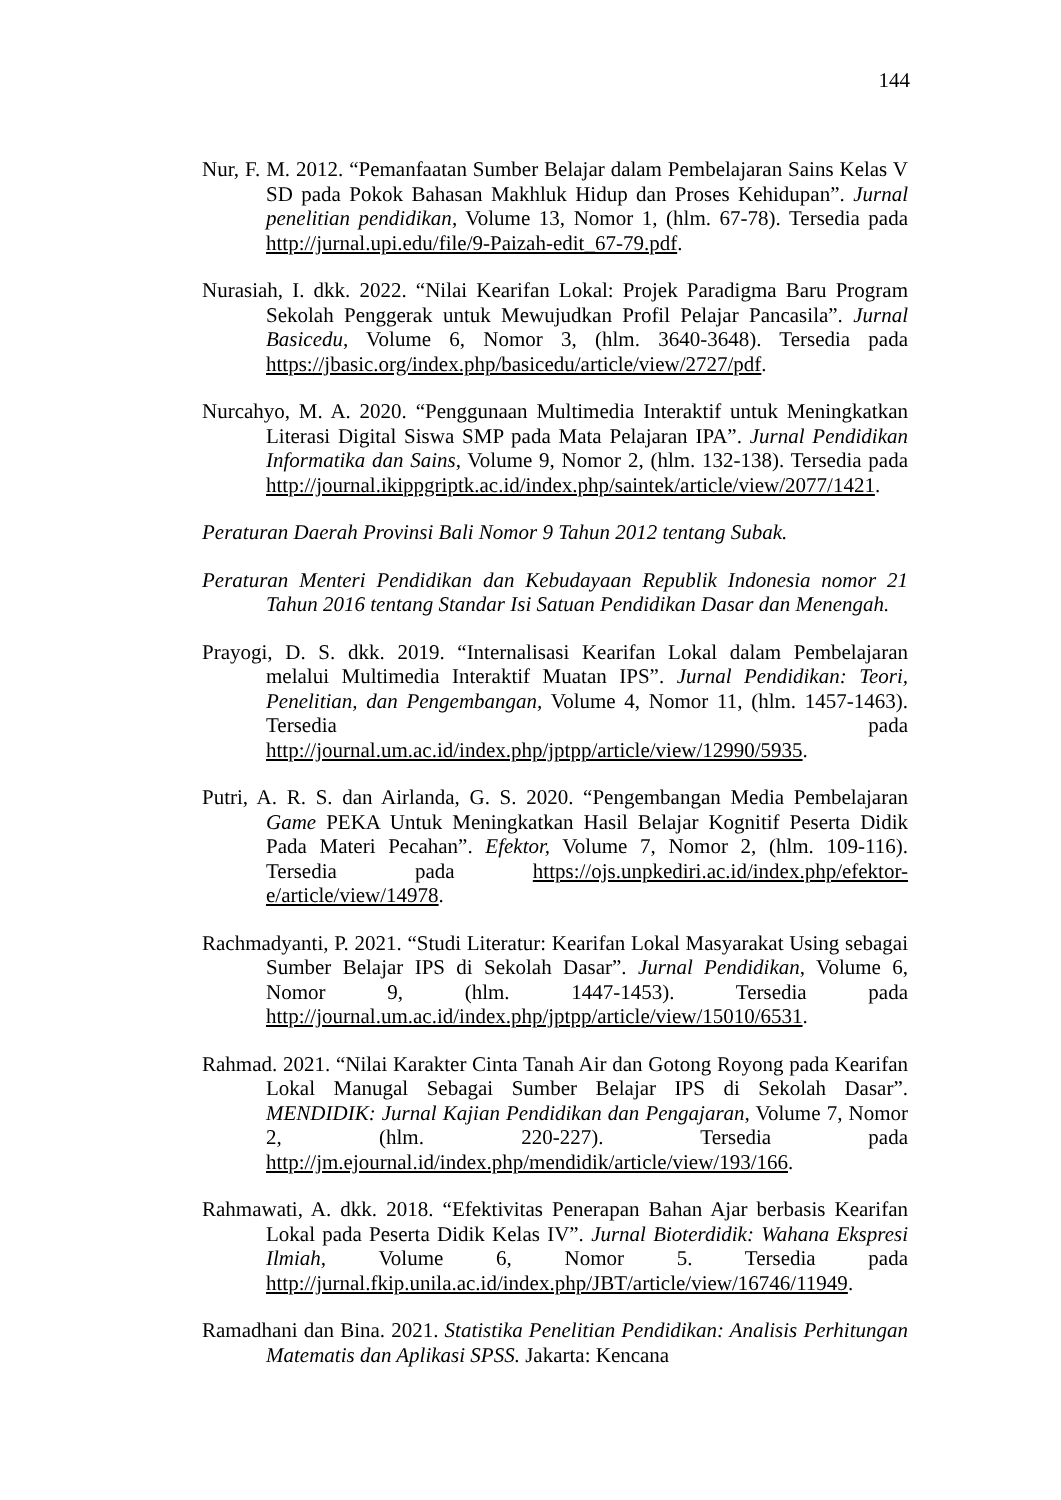144
Nur, F. M. 2012. “Pemanfaatan Sumber Belajar dalam Pembelajaran Sains Kelas V SD pada Pokok Bahasan Makhluk Hidup dan Proses Kehidupan”. Jurnal penelitian pendidikan, Volume 13, Nomor 1, (hlm. 67-78). Tersedia pada http://jurnal.upi.edu/file/9-Paizah-edit_67-79.pdf.
Nurasiah, I. dkk. 2022. “Nilai Kearifan Lokal: Projek Paradigma Baru Program Sekolah Penggerak untuk Mewujudkan Profil Pelajar Pancasila”. Jurnal Basicedu, Volume 6, Nomor 3, (hlm. 3640-3648). Tersedia pada https://jbasic.org/index.php/basicedu/article/view/2727/pdf.
Nurcahyo, M. A. 2020. “Penggunaan Multimedia Interaktif untuk Meningkatkan Literasi Digital Siswa SMP pada Mata Pelajaran IPA”. Jurnal Pendidikan Informatika dan Sains, Volume 9, Nomor 2, (hlm. 132-138). Tersedia pada http://journal.ikippgriptk.ac.id/index.php/saintek/article/view/2077/1421.
Peraturan Daerah Provinsi Bali Nomor 9 Tahun 2012 tentang Subak.
Peraturan Menteri Pendidikan dan Kebudayaan Republik Indonesia nomor 21 Tahun 2016 tentang Standar Isi Satuan Pendidikan Dasar dan Menengah.
Prayogi, D. S. dkk. 2019. “Internalisasi Kearifan Lokal dalam Pembelajaran melalui Multimedia Interaktif Muatan IPS”. Jurnal Pendidikan: Teori, Penelitian, dan Pengembangan, Volume 4, Nomor 11, (hlm. 1457-1463). Tersedia pada http://journal.um.ac.id/index.php/jptpp/article/view/12990/5935.
Putri, A. R. S. dan Airlanda, G. S. 2020. “Pengembangan Media Pembelajaran Game PEKA Untuk Meningkatkan Hasil Belajar Kognitif Peserta Didik Pada Materi Pecahan”. Efektor, Volume 7, Nomor 2, (hlm. 109-116). Tersedia pada https://ojs.unpkediri.ac.id/index.php/efektor-e/article/view/14978.
Rachmadyanti, P. 2021. “Studi Literatur: Kearifan Lokal Masyarakat Using sebagai Sumber Belajar IPS di Sekolah Dasar”. Jurnal Pendidikan, Volume 6, Nomor 9, (hlm. 1447-1453). Tersedia pada http://journal.um.ac.id/index.php/jptpp/article/view/15010/6531.
Rahmad. 2021. “Nilai Karakter Cinta Tanah Air dan Gotong Royong pada Kearifan Lokal Manugal Sebagai Sumber Belajar IPS di Sekolah Dasar”. MENDIDIK: Jurnal Kajian Pendidikan dan Pengajaran, Volume 7, Nomor 2, (hlm. 220-227). Tersedia pada http://jm.ejournal.id/index.php/mendidik/article/view/193/166.
Rahmawati, A. dkk. 2018. “Efektivitas Penerapan Bahan Ajar berbasis Kearifan Lokal pada Peserta Didik Kelas IV”. Jurnal Bioterdidik: Wahana Ekspresi Ilmiah, Volume 6, Nomor 5. Tersedia pada http://jurnal.fkip.unila.ac.id/index.php/JBT/article/view/16746/11949.
Ramadhani dan Bina. 2021. Statistika Penelitian Pendidikan: Analisis Perhitungan Matematis dan Aplikasi SPSS. Jakarta: Kencana